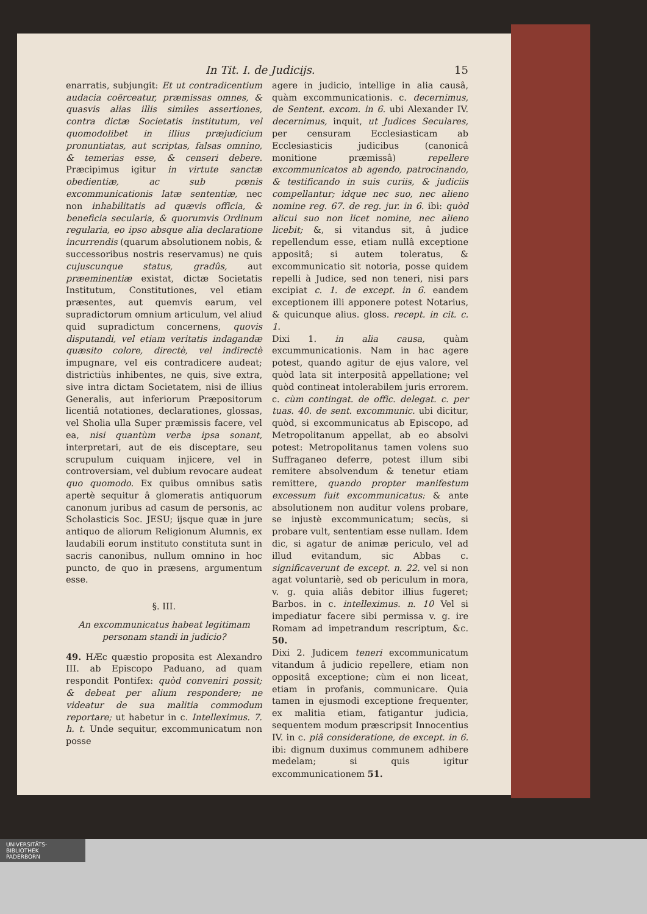In Tit. I. de Judicijs. 15
enarratis, subjungit: Et ut contradicentium audacia coërceatur, præmissas omnes, & quasvis alias illis similes assertiones, contra dictæ Societatis institutum, vel quomodolibet in illius præjudicium pronuntiatas, aut scriptas, falsas omnino, & temerias esse, & censeri debere. Præcipimus igitur in virtute sanctæ obedientiæ, ac sub pœnis excommunicationis latæ sententiæ, nec non inhabilitatis ad quævis officia, & beneficia secularia, & quorumvis Ordinum regularia, eo ipso absque alia declaratione incurrendis (quarum absolutionem nobis, & successoribus nostris reservamus) ne quis cujuscunque status, gradûs, aut præeminentiæ existat, dictæ Societatis Institutum, Constitutiones, vel etiam præsentes, aut quemvis earum, vel supradictorum omnium articulum, vel aliud quid supradictum concernens, quovis disputandi, vel etiam veritatis indagandæ quæsito colore, directè, vel indirectè impugnare, vel eis contradicere audeat; districtiùs inhibentes, ne quis, sive extra, sive intra dictam Societatem, nisi de illius Generalis, aut inferiorum Præpositorum licentiâ notationes, declarationes, glossas, vel Sholia ulla Super præmissis facere, vel ea, nisi quantùm verba ipsa sonant, interpretari, aut de eis disceptare, seu scrupulum cuiquam injicere, vel in controversiam, vel dubium revocare audeat quo quomodo. Ex quibus omnibus satìs apertè sequitur â glomeratis antiquorum canonum juribus ad casum de personis, ac Scholasticis Soc. JESU; ijsque quæ in jure antiquo de aliorum Religionum Alumnis, ex laudabili eorum instituto constituta sunt in sacris canonibus, nullum omnino in hoc puncto, de quo in præsens, argumentum esse.
§. III.
An excommunicatus habeat legitimam personam standi in judicio?
49. HÆc quæstio proposita est Alexandro III. ab Episcopo Paduano, ad quam respondit Pontifex: quòd conveniri possit; & debeat per alium respondere; ne videatur de sua malitia commodum reportare; ut habetur in c. Intelleximus. 7. h. t. Unde sequitur, excommunicatum non posse
agere in judicio, intellige in alia causâ, quàm excommunicationis. c. decernimus, de Sentent. excom. in 6. ubi Alexander IV. decernimus, inquit, ut Judices Seculares, per censuram Ecclesiasticam ab Ecclesiasticis judicibus (canonicâ monitione præmissâ) repellere excommunicatos ab agendo, patrocinando, & testificando in suis curiis, & judiciis compellantur; idque nec suo, nec alieno nomine reg. 67. de reg. jur. in 6. ibi: quòd alicui suo non licet nomine, nec alieno licebit; &, si vitandus sit, â judice repellendum esse, etiam nullâ exceptione appositâ; si autem toleratus, & excommunicatio sit notoria, posse quidem repelli à Judice, sed non teneri, nisi pars excipiat c. 1. de except. in 6. eandem exceptionem illi apponere potest Notarius, & quicunque alius. gloss. recept. in cit. c. 1.
Dixi 1. in alia causa, quàm excummunicationis. Nam in hac agere potest, quando agitur de ejus valore, vel quòd lata sit interpositâ appellatione; vel quòd contineat intolerabilem juris errorem. c. cùm contingat. de offic. delegat. c. per tuas. 40. de sent. excommunic. ubi dicitur, quòd, si excommunicatus ab Episcopo, ad Metropolitanum appellat, ab eo absolvi potest: Metropolitanus tamen volens suo Suffraganeo deferre, potest illum sibi remitere absolvendum & tenetur etiam remittere, quando propter manifestum excessum fuit excommunicatus: & ante absolutionem non auditur volens probare, se injustè excommunicatum; secùs, si probare vult, sententiam esse nullam. Idem dic, si agatur de animæ periculo, vel ad illud evitandum, sic Abbas c. significaverunt de except. n. 22. vel si non agat voluntariè, sed ob periculum in mora, v. g. quia aliâs debitor illius fugeret; Barbos. in c. intelleximus. n. 10 Vel si impediatur facere sibi permissa v. g. ire Romam ad impetrandum rescriptum, &c. 50.
Dixi 2. Judicem teneri excommunicatum vitandum â judicio repellere, etiam non oppositâ exceptione; cùm ei non liceat, etiam in profanis, communicare. Quia tamen in ejusmodi exceptione frequenter, ex malitia etiam, fatigantur judicia, sequentem modum præscripsit Innocentius IV. in c. piâ consideratione, de except. in 6. ibi: dignum duximus communem adhibere medelam; si quis igitur excommunicationem 51.
UNIVERSITÄTS-
BIBLIOTHEK
PADERBORN